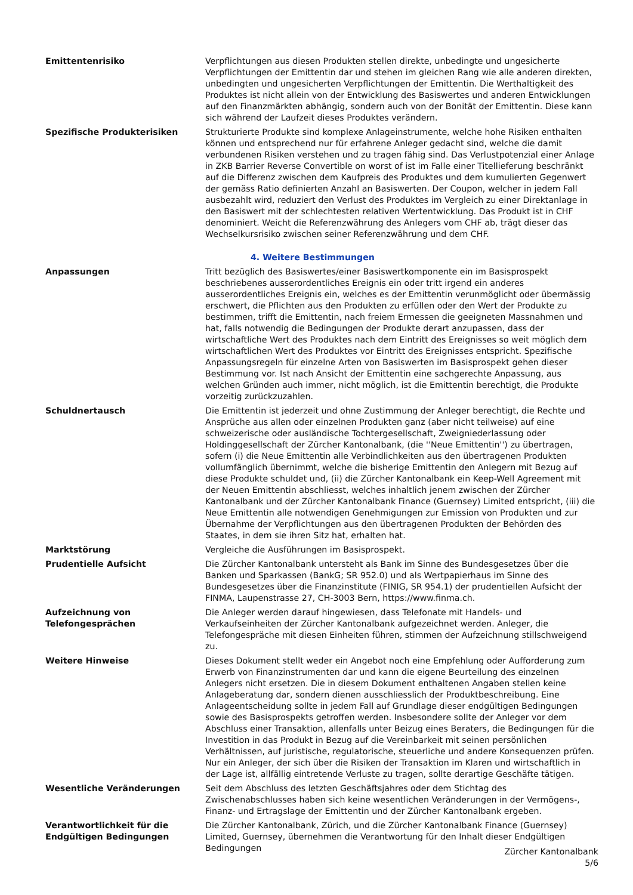Emittentenrisiko Verpflichtungen aus diesen Produkten stellen direkte, unbedingte und ungesicherte Verpflichtungen der Emittentin dar und stehen im gleichen Rang wie alle anderen direkten, unbedingten und ungesicherten Verpflichtungen der Emittentin. Die Werthaltigkeit des Produktes ist nicht allein von der Entwicklung des Basiswertes und anderen Entwicklungen auf den Finanzmärkten abhängig, sondern auch von der Bonität der Emittentin. Diese kann sich während der Laufzeit dieses Produktes verändern.
Spezifische Produkterisiken Strukturierte Produkte sind komplexe Anlageinstrumente, welche hohe Risiken enthalten können und entsprechend nur für erfahrene Anleger gedacht sind, welche die damit verbundenen Risiken verstehen und zu tragen fähig sind. Das Verlustpotenzial einer Anlage in ZKB Barrier Reverse Convertible on worst of ist im Falle einer Titellieferung beschränkt auf die Differenz zwischen dem Kaufpreis des Produktes und dem kumulierten Gegenwert der gemäss Ratio definierten Anzahl an Basiswerten. Der Coupon, welcher in jedem Fall ausbezahlt wird, reduziert den Verlust des Produktes im Vergleich zu einer Direktanlage in den Basiswert mit der schlechtesten relativen Wertentwicklung. Das Produkt ist in CHF denominiert. Weicht die Referenzwährung des Anlegers vom CHF ab, trägt dieser das Wechselkursrisiko zwischen seiner Referenzwährung und dem CHF.
4. Weitere Bestimmungen
Anpassungen Tritt bezüglich des Basiswertes/einer Basiswertkomponente ein im Basisprospekt beschriebenes ausserordentliches Ereignis ein oder tritt irgend ein anderes ausserordentliches Ereignis ein, welches es der Emittentin verunmöglicht oder übermässig erschwert, die Pflichten aus den Produkten zu erfüllen oder den Wert der Produkte zu bestimmen, trifft die Emittentin, nach freiem Ermessen die geeigneten Massnahmen und hat, falls notwendig die Bedingungen der Produkte derart anzupassen, dass der wirtschaftliche Wert des Produktes nach dem Eintritt des Ereignisses so weit möglich dem wirtschaftlichen Wert des Produktes vor Eintritt des Ereignisses entspricht. Spezifische Anpassungsregeln für einzelne Arten von Basiswerten im Basisprospekt gehen dieser Bestimmung vor. Ist nach Ansicht der Emittentin eine sachgerechte Anpassung, aus welchen Gründen auch immer, nicht möglich, ist die Emittentin berechtigt, die Produkte vorzeitig zurückzuzahlen.
Schuldnertausch Die Emittentin ist jederzeit und ohne Zustimmung der Anleger berechtigt, die Rechte und Ansprüche aus allen oder einzelnen Produkten ganz (aber nicht teilweise) auf eine schweizerische oder ausländische Tochtergesellschaft, Zweigniederlassung oder Holdinggesellschaft der Zürcher Kantonalbank, (die ''Neue Emittentin'') zu übertragen, sofern (i) die Neue Emittentin alle Verbindlichkeiten aus den übertragenen Produkten vollumfänglich übernimmt, welche die bisherige Emittentin den Anlegern mit Bezug auf diese Produkte schuldet und, (ii) die Zürcher Kantonalbank ein Keep-Well Agreement mit der Neuen Emittentin abschliesst, welches inhaltlich jenem zwischen der Zürcher Kantonalbank und der Zürcher Kantonalbank Finance (Guernsey) Limited entspricht, (iii) die Neue Emittentin alle notwendigen Genehmigungen zur Emission von Produkten und zur Übernahme der Verpflichtungen aus den übertragenen Produkten der Behörden des Staates, in dem sie ihren Sitz hat, erhalten hat.
Marktstörung Vergleiche die Ausführungen im Basisprospekt.
Prudentielle Aufsicht Die Zürcher Kantonalbank untersteht als Bank im Sinne des Bundesgesetzes über die Banken und Sparkassen (BankG; SR 952.0) und als Wertpapierhaus im Sinne des Bundesgesetzes über die Finanzinstitute (FINIG, SR 954.1) der prudentiellen Aufsicht der FINMA, Laupenstrasse 27, CH-3003 Bern, https://www.finma.ch.
Aufzeichnung von
Telefongesprächen
Die Anleger werden darauf hingewiesen, dass Telefonate mit Handels- und Verkaufseinheiten der Zürcher Kantonalbank aufgezeichnet werden. Anleger, die Telefongespräche mit diesen Einheiten führen, stimmen der Aufzeichnung stillschweigend zu.
Weitere Hinweise Dieses Dokument stellt weder ein Angebot noch eine Empfehlung oder Aufforderung zum Erwerb von Finanzinstrumenten dar und kann die eigene Beurteilung des einzelnen Anlegers nicht ersetzen. Die in diesem Dokument enthaltenen Angaben stellen keine Anlageberatung dar, sondern dienen ausschliesslich der Produktbeschreibung. Eine Anlageentscheidung sollte in jedem Fall auf Grundlage dieser endgültigen Bedingungen sowie des Basisprospekts getroffen werden. Insbesondere sollte der Anleger vor dem Abschluss einer Transaktion, allenfalls unter Beizug eines Beraters, die Bedingungen für die Investition in das Produkt in Bezug auf die Vereinbarkeit mit seinen persönlichen Verhältnissen, auf juristische, regulatorische, steuerliche und andere Konsequenzen prüfen. Nur ein Anleger, der sich über die Risiken der Transaktion im Klaren und wirtschaftlich in der Lage ist, allfällig eintretende Verluste zu tragen, sollte derartige Geschäfte tätigen.
Wesentliche Veränderungen Seit dem Abschluss des letzten Geschäftsjahres oder dem Stichtag des Zwischenabschlusses haben sich keine wesentlichen Veränderungen in der Vermögens-, Finanz- und Ertragslage der Emittentin und der Zürcher Kantonalbank ergeben.
Verantwortlichkeit für die
Endgültigen Bedingungen
Die Zürcher Kantonalbank, Zürich, und die Zürcher Kantonalbank Finance (Guernsey) Limited, Guernsey, übernehmen die Verantwortung für den Inhalt dieser Endgültigen Bedingungen
Zürcher Kantonalbank
5/6